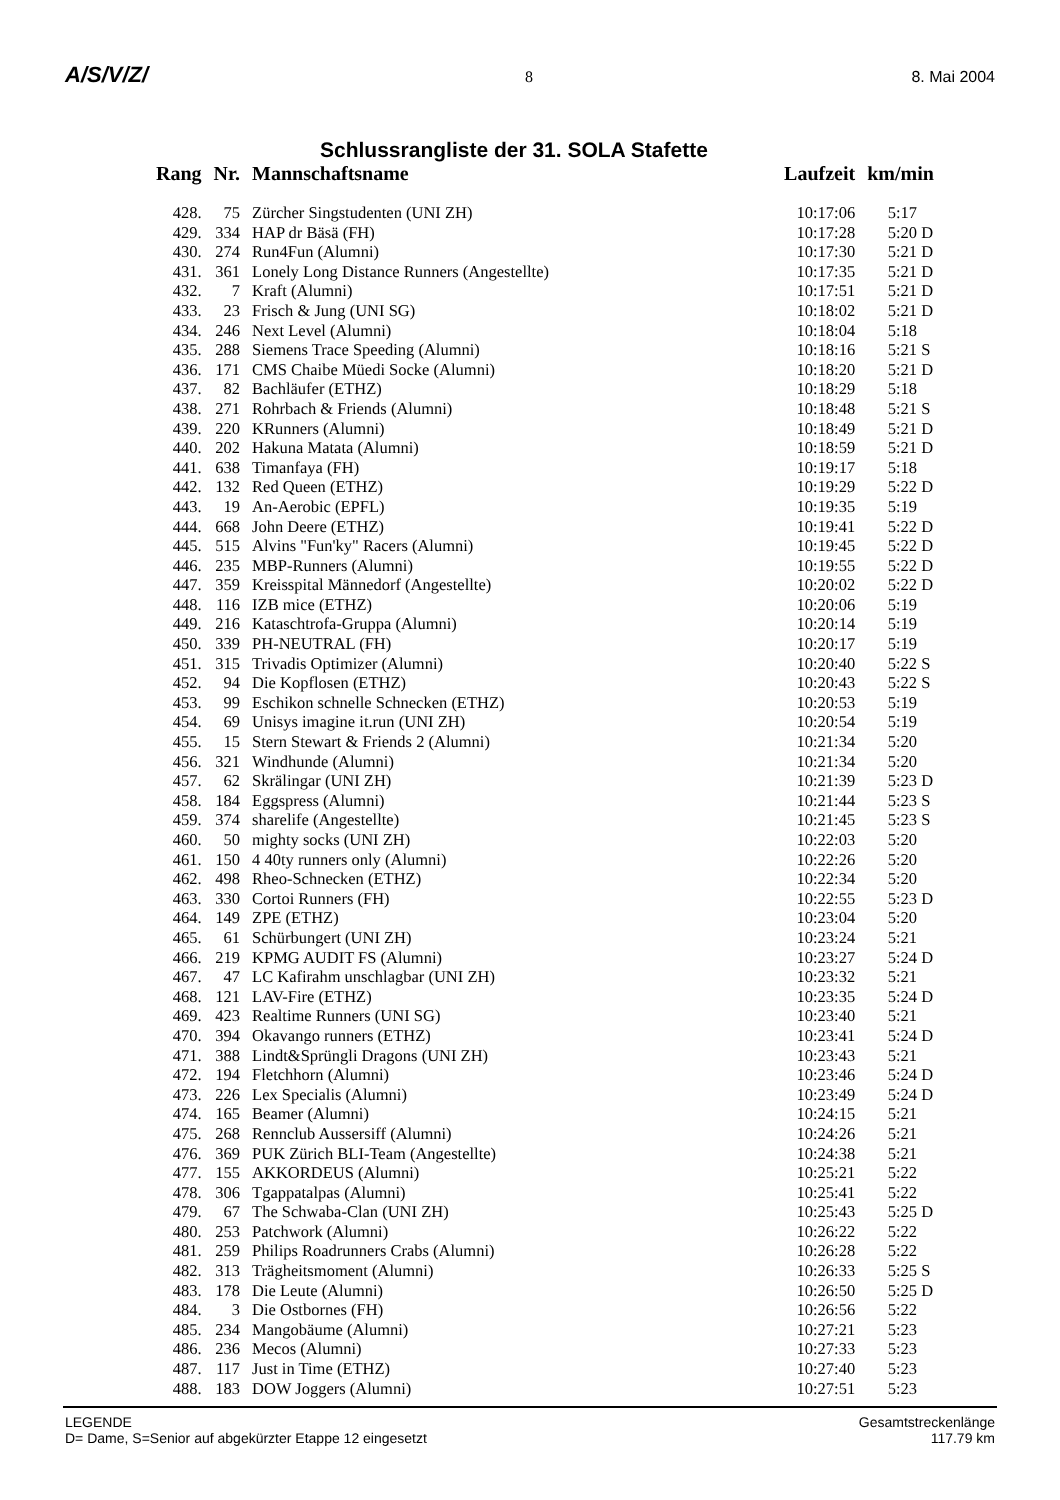A/S/V/Z/ 8 8. Mai 2004
Schlussrangliste der 31. SOLA Stafette
| Rang | Nr. | Mannschaftsname | Laufzeit | km/min |
| --- | --- | --- | --- | --- |
| 428. | 75 | Zürcher Singstudenten (UNI ZH) | 10:17:06 | 5:17 |
| 429. | 334 | HAP dr Bäsä (FH) | 10:17:28 | 5:20 D |
| 430. | 274 | Run4Fun (Alumni) | 10:17:30 | 5:21 D |
| 431. | 361 | Lonely Long Distance Runners (Angestellte) | 10:17:35 | 5:21 D |
| 432. | 7 | Kraft (Alumni) | 10:17:51 | 5:21 D |
| 433. | 23 | Frisch & Jung (UNI SG) | 10:18:02 | 5:21 D |
| 434. | 246 | Next Level (Alumni) | 10:18:04 | 5:18 |
| 435. | 288 | Siemens Trace Speeding (Alumni) | 10:18:16 | 5:21 S |
| 436. | 171 | CMS Chaibe Müedi Socke (Alumni) | 10:18:20 | 5:21 D |
| 437. | 82 | Bachläufer (ETHZ) | 10:18:29 | 5:18 |
| 438. | 271 | Rohrbach & Friends (Alumni) | 10:18:48 | 5:21 S |
| 439. | 220 | KRunners (Alumni) | 10:18:49 | 5:21 D |
| 440. | 202 | Hakuna Matata (Alumni) | 10:18:59 | 5:21 D |
| 441. | 638 | Timanfaya (FH) | 10:19:17 | 5:18 |
| 442. | 132 | Red Queen (ETHZ) | 10:19:29 | 5:22 D |
| 443. | 19 | An-Aerobic (EPFL) | 10:19:35 | 5:19 |
| 444. | 668 | John Deere (ETHZ) | 10:19:41 | 5:22 D |
| 445. | 515 | Alvins "Fun'ky" Racers (Alumni) | 10:19:45 | 5:22 D |
| 446. | 235 | MBP-Runners (Alumni) | 10:19:55 | 5:22 D |
| 447. | 359 | Kreisspital Männedorf (Angestellte) | 10:20:02 | 5:22 D |
| 448. | 116 | IZB mice (ETHZ) | 10:20:06 | 5:19 |
| 449. | 216 | Kataschtrofa-Gruppa (Alumni) | 10:20:14 | 5:19 |
| 450. | 339 | PH-NEUTRAL (FH) | 10:20:17 | 5:19 |
| 451. | 315 | Trivadis Optimizer (Alumni) | 10:20:40 | 5:22 S |
| 452. | 94 | Die Kopflosen (ETHZ) | 10:20:43 | 5:22 S |
| 453. | 99 | Eschikon schnelle Schnecken (ETHZ) | 10:20:53 | 5:19 |
| 454. | 69 | Unisys imagine it.run (UNI ZH) | 10:20:54 | 5:19 |
| 455. | 15 | Stern Stewart & Friends 2 (Alumni) | 10:21:34 | 5:20 |
| 456. | 321 | Windhunde (Alumni) | 10:21:34 | 5:20 |
| 457. | 62 | Skrälingar (UNI ZH) | 10:21:39 | 5:23 D |
| 458. | 184 | Eggspress (Alumni) | 10:21:44 | 5:23 S |
| 459. | 374 | sharelife (Angestellte) | 10:21:45 | 5:23 S |
| 460. | 50 | mighty socks (UNI ZH) | 10:22:03 | 5:20 |
| 461. | 150 | 4 40ty runners only (Alumni) | 10:22:26 | 5:20 |
| 462. | 498 | Rheo-Schnecken (ETHZ) | 10:22:34 | 5:20 |
| 463. | 330 | Cortoi Runners (FH) | 10:22:55 | 5:23 D |
| 464. | 149 | ZPE (ETHZ) | 10:23:04 | 5:20 |
| 465. | 61 | Schürbungert (UNI ZH) | 10:23:24 | 5:21 |
| 466. | 219 | KPMG AUDIT FS (Alumni) | 10:23:27 | 5:24 D |
| 467. | 47 | LC Kafirahm unschlagbar (UNI ZH) | 10:23:32 | 5:21 |
| 468. | 121 | LAV-Fire (ETHZ) | 10:23:35 | 5:24 D |
| 469. | 423 | Realtime Runners (UNI SG) | 10:23:40 | 5:21 |
| 470. | 394 | Okavango runners (ETHZ) | 10:23:41 | 5:24 D |
| 471. | 388 | Lindt&Sprüngli Dragons (UNI ZH) | 10:23:43 | 5:21 |
| 472. | 194 | Fletchhorn (Alumni) | 10:23:46 | 5:24 D |
| 473. | 226 | Lex Specialis (Alumni) | 10:23:49 | 5:24 D |
| 474. | 165 | Beamer (Alumni) | 10:24:15 | 5:21 |
| 475. | 268 | Rennclub Aussersiff (Alumni) | 10:24:26 | 5:21 |
| 476. | 369 | PUK Zürich BLI-Team (Angestellte) | 10:24:38 | 5:21 |
| 477. | 155 | AKKORDEUS (Alumni) | 10:25:21 | 5:22 |
| 478. | 306 | Tgappatalpas (Alumni) | 10:25:41 | 5:22 |
| 479. | 67 | The Schwaba-Clan (UNI ZH) | 10:25:43 | 5:25 D |
| 480. | 253 | Patchwork (Alumni) | 10:26:22 | 5:22 |
| 481. | 259 | Philips Roadrunners Crabs (Alumni) | 10:26:28 | 5:22 |
| 482. | 313 | Trägheitsmoment (Alumni) | 10:26:33 | 5:25 S |
| 483. | 178 | Die Leute (Alumni) | 10:26:50 | 5:25 D |
| 484. | 3 | Die Ostbornes (FH) | 10:26:56 | 5:22 |
| 485. | 234 | Mangobäume (Alumni) | 10:27:21 | 5:23 |
| 486. | 236 | Mecos (Alumni) | 10:27:33 | 5:23 |
| 487. | 117 | Just in Time (ETHZ) | 10:27:40 | 5:23 |
| 488. | 183 | DOW Joggers (Alumni) | 10:27:51 | 5:23 |
LEGENDE
D= Dame, S=Senior auf abgekürzter Etappe 12 eingesetzt
Gesamtstreckenlänge
117.79 km